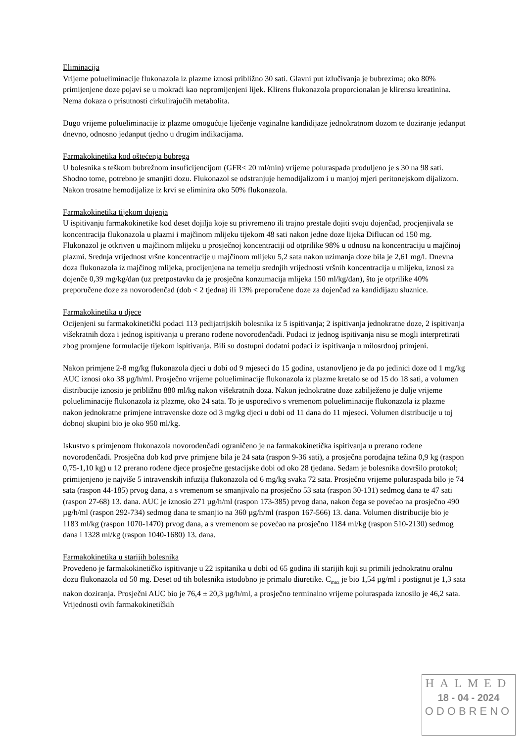Eliminacija
Vrijeme polueliminacije flukonazola iz plazme iznosi približno 30 sati. Glavni put izlučivanja je bubrezima; oko 80% primijenjene doze pojavi se u mokraći kao nepromijenjeni lijek. Klirens flukonazola proporcionalan je klirensu kreatinina. Nema dokaza o prisutnosti cirkulirajućih metabolita.
Dugo vrijeme polueliminacije iz plazme omogućuje liječenje vaginalne kandidijaze jednokratnom dozom te doziranje jedanput dnevno, odnosno jedanput tjedno u drugim indikacijama.
Farmakokinetika kod oštećenja bubrega
U bolesnika s teškom bubrežnom insuficijencijom (GFR< 20 ml/min) vrijeme poluraspada produljeno je s 30 na 98 sati. Shodno tome, potrebno je smanjiti dozu. Flukonazol se odstranjuje hemodijalizom i u manjoj mjeri peritonejskom dijalizom. Nakon trosatne hemodijalize iz krvi se eliminira oko 50% flukonazola.
Farmakokinetika tijekom dojenja
U ispitivanju farmakokinetike kod deset dojilja koje su privremeno ili trajno prestale dojiti svoju dojenčad, procjenjivala se koncentracija flukonazola u plazmi i majčinom mlijeku tijekom 48 sati nakon jedne doze lijeka Diflucan od 150 mg. Flukonazol je otkriven u majčinom mlijeku u prosječnoj koncentraciji od otprilike 98% u odnosu na koncentraciju u majčinoj plazmi. Srednja vrijednost vršne koncentracije u majčinom mlijeku 5,2 sata nakon uzimanja doze bila je 2,61 mg/l. Dnevna doza flukonazola iz majčinog mlijeka, procijenjena na temelju srednjih vrijednosti vršnih koncentracija u mlijeku, iznosi za dojenče 0,39 mg/kg/dan (uz pretpostavku da je prosječna konzumacija mlijeka 150 ml/kg/dan), što je otprilike 40% preporučene doze za novorođenčad (dob < 2 tjedna) ili 13% preporučene doze za dojenčad za kandidijazu sluznice.
Farmakokinetika u djece
Ocijenjeni su farmakokinetički podaci 113 pedijatrijskih bolesnika iz 5 ispitivanja; 2 ispitivanja jednokratne doze, 2 ispitivanja višekratnih doza i jednog ispitivanja u prerano rođene novorođenčadi. Podaci iz jednog ispitivanja nisu se mogli interpretirati zbog promjene formulacije tijekom ispitivanja. Bili su dostupni dodatni podaci iz ispitivanja u milosrdnoj primjeni.
Nakon primjene 2-8 mg/kg flukonazola djeci u dobi od 9 mjeseci do 15 godina, ustanovljeno je da po jedinici doze od 1 mg/kg AUC iznosi oko 38 µg/h/ml. Prosječno vrijeme polueliminacije flukonazola iz plazme kretalo se od 15 do 18 sati, a volumen distribucije iznosio je približno 880 ml/kg nakon višekratnih doza. Nakon jednokratne doze zabilježeno je dulje vrijeme polueliminacije flukonazola iz plazme, oko 24 sata. To je usporedivo s vremenom polueliminacije flukonazola iz plazme nakon jednokratne primjene intravenske doze od 3 mg/kg djeci u dobi od 11 dana do 11 mjeseci. Volumen distribucije u toj dobnoj skupini bio je oko 950 ml/kg.
Iskustvo s primjenom flukonazola novorođenčadi ograničeno je na farmakokinetička ispitivanja u prerano rođene novorođenčadi. Prosječna dob kod prve primjene bila je 24 sata (raspon 9-36 sati), a prosječna porođajna težina 0,9 kg (raspon 0,75-1,10 kg) u 12 prerano rođene djece prosječne gestacijske dobi od oko 28 tjedana. Sedam je bolesnika dovršilo protokol; primijenjeno je najviše 5 intravenskih infuzija flukonazola od 6 mg/kg svaka 72 sata. Prosječno vrijeme poluraspada bilo je 74 sata (raspon 44-185) prvog dana, a s vremenom se smanjivalo na prosječno 53 sata (raspon 30-131) sedmog dana te 47 sati (raspon 27-68) 13. dana. AUC je iznosio 271 µg/h/ml (raspon 173-385) prvog dana, nakon čega se povećao na prosječno 490 µg/h/ml (raspon 292-734) sedmog dana te smanjio na 360 µg/h/ml (raspon 167-566) 13. dana. Volumen distribucije bio je 1183 ml/kg (raspon 1070-1470) prvog dana, a s vremenom se povećao na prosječno 1184 ml/kg (raspon 510-2130) sedmog dana i 1328 ml/kg (raspon 1040-1680) 13. dana.
Farmakokinetika u starijih bolesnika
Provedeno je farmakokinetičko ispitivanje u 22 ispitanika u dobi od 65 godina ili starijih koji su primili jednokratnu oralnu dozu flukonazola od 50 mg. Deset od tih bolesnika istodobno je primalo diuretike. C<sub>max</sub> je bio 1,54 µg/ml i postignut je 1,3 sata nakon doziranja. Prosječni AUC bio je 76,4 ± 20,3 µg/h/ml, a prosječno terminalno vrijeme poluraspada iznosilo je 46,2 sata. Vrijednosti ovih farmakokinetičkih
HALMED
18 - 04 - 2024
ODOBRENO